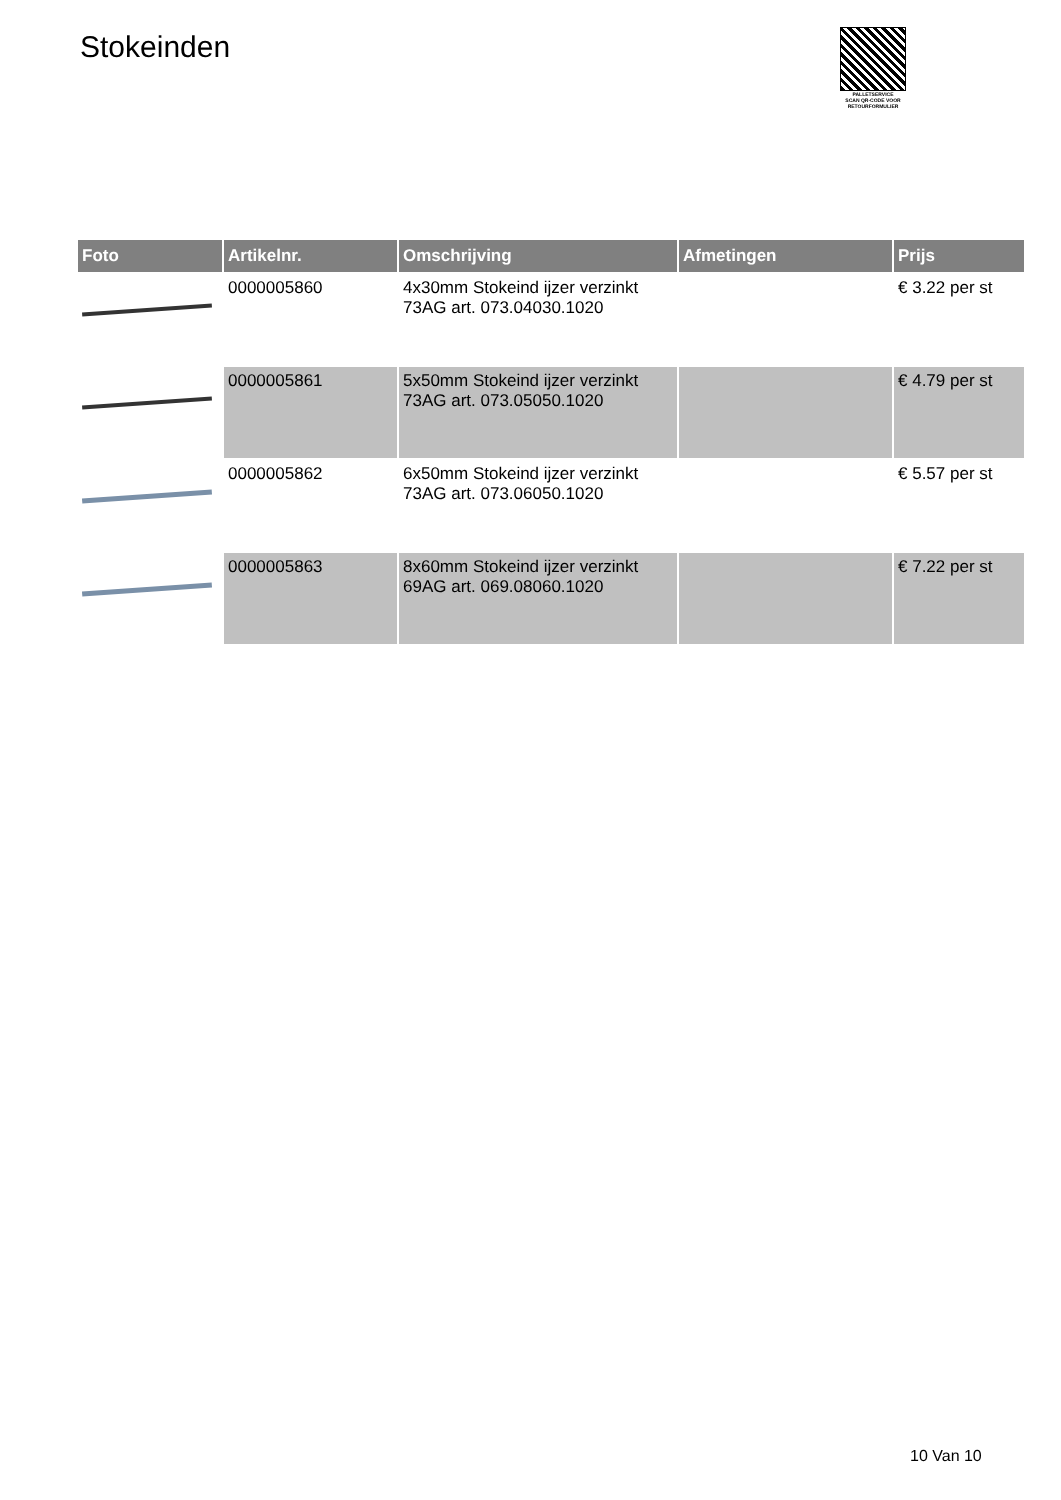Stokeinden
PALLETSERVICE
SCAN QR-CODE VOOR
RETOURFORMULIER
| Foto | Artikelnr. | Omschrijving | Afmetingen | Prijs |
| --- | --- | --- | --- | --- |
| | 0000005860 | 4x30mm Stokeind ijzer verzinkt 73AG art. 073.04030.1020 | | € 3.22 per st |
| | 0000005861 | 5x50mm Stokeind ijzer verzinkt 73AG art. 073.05050.1020 | | € 4.79 per st |
| | 0000005862 | 6x50mm Stokeind ijzer verzinkt 73AG art. 073.06050.1020 | | € 5.57 per st |
| | 0000005863 | 8x60mm Stokeind ijzer verzinkt 69AG art. 069.08060.1020 | | € 7.22 per st |
10 Van 10